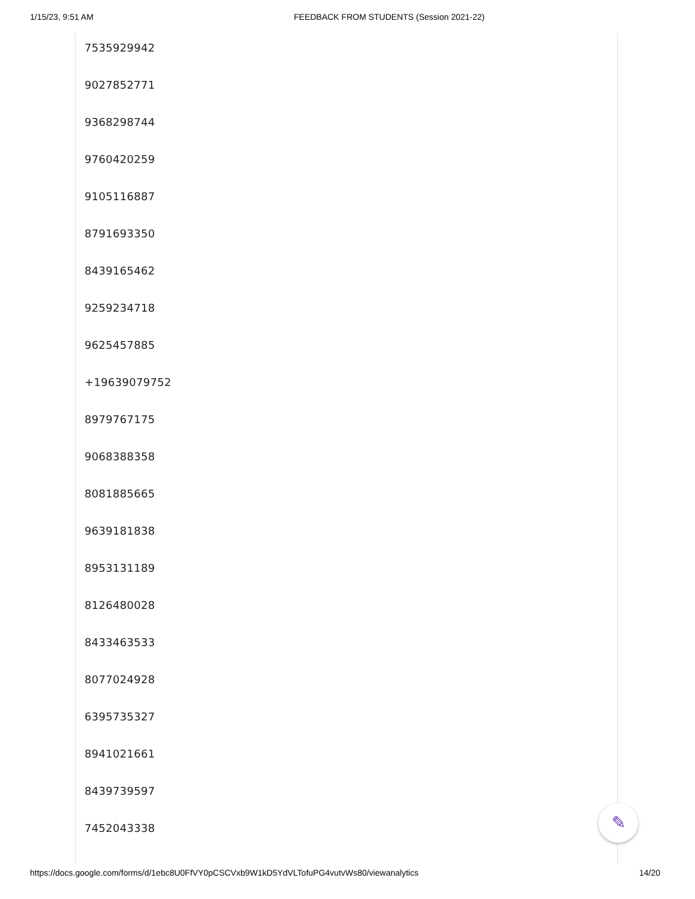1/15/23, 9:51 AM FEEDBACK FROM STUDENTS (Session 2021-22)
7535929942
9027852771
9368298744
9760420259
9105116887
8791693350
8439165462
9259234718
9625457885
+19639079752
8979767175
9068388358
8081885665
9639181838
8953131189
8126480028
8433463533
8077024928
6395735327
8941021661
8439739597
7452043338
✎
https://docs.google.com/forms/d/1ebc8U0FfVY0pCSCVxb9W1kD5YdVLTofuPG4vutvWs80/viewanalytics 14/20